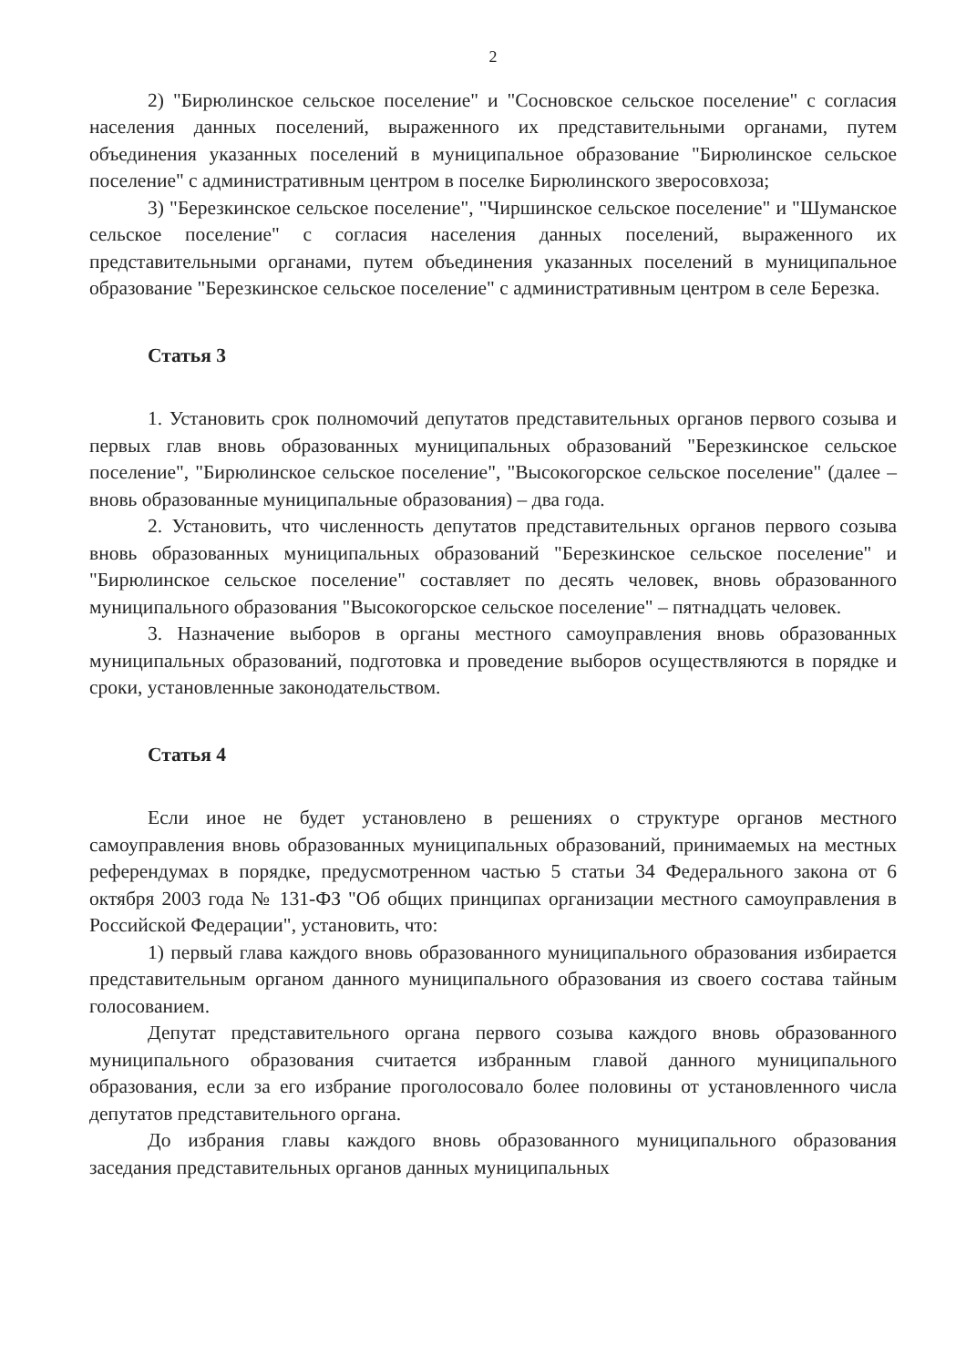2
2) "Бирюлинское сельское поселение" и "Сосновское сельское поселение" с согласия населения данных поселений, выраженного их представительными органами, путем объединения указанных поселений в муниципальное образование "Бирюлинское сельское поселение" с административным центром в поселке Бирюлинского зверосовхоза;
3) "Березкинское сельское поселение", "Чиршинское сельское поселение" и "Шуманское сельское поселение" с согласия населения данных поселений, выраженного их представительными органами, путем объединения указанных поселений в муниципальное образование "Березкинское сельское поселение" с административным центром в селе Березка.
Статья 3
1. Установить срок полномочий депутатов представительных органов первого созыва и первых глав вновь образованных муниципальных образований "Березкинское сельское поселение", "Бирюлинское сельское поселение", "Высокогорское сельское поселение" (далее – вновь образованные муниципальные образования) – два года.
2. Установить, что численность депутатов представительных органов первого созыва вновь образованных муниципальных образований "Березкинское сельское поселение" и "Бирюлинское сельское поселение" составляет по десять человек, вновь образованного муниципального образования "Высокогорское сельское поселение" – пятнадцать человек.
3. Назначение выборов в органы местного самоуправления вновь образованных муниципальных образований, подготовка и проведение выборов осуществляются в порядке и сроки, установленные законодательством.
Статья 4
Если иное не будет установлено в решениях о структуре органов местного самоуправления вновь образованных муниципальных образований, принимаемых на местных референдумах в порядке, предусмотренном частью 5 статьи 34 Федерального закона от 6 октября 2003 года № 131-ФЗ "Об общих принципах организации местного самоуправления в Российской Федерации", установить, что:
1) первый глава каждого вновь образованного муниципального образования избирается представительным органом данного муниципального образования из своего состава тайным голосованием.
Депутат представительного органа первого созыва каждого вновь образованного муниципального образования считается избранным главой данного муниципального образования, если за его избрание проголосовало более половины от установленного числа депутатов представительного органа.
До избрания главы каждого вновь образованного муниципального образования заседания представительных органов данных муниципальных